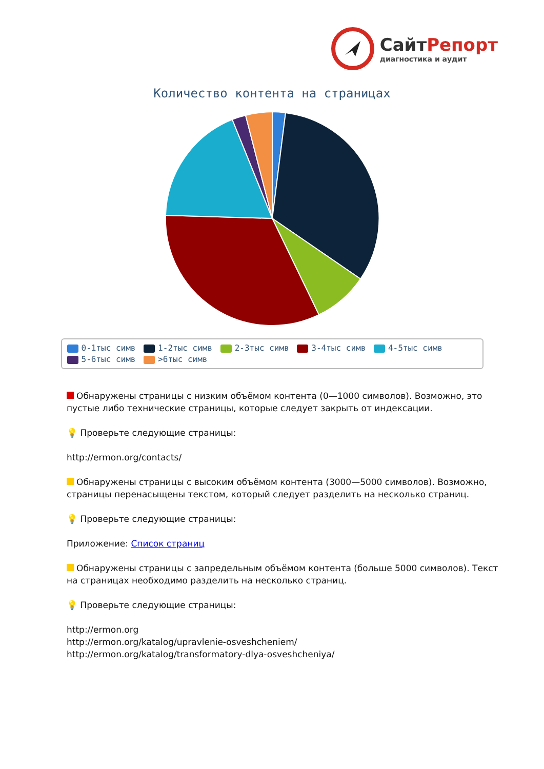СайтРепорт
диагностика и аудит
Количество контента на страницах
0-1тыс симв 1-2тыс симв 2-3тыс симв 3-4тыс симв 4-5тыс симв 5-6тыс симв >6тыс симв
Обнаружены страницы с низким объёмом контента (0—1000 символов). Возможно, это пустые либо технические страницы, которые следует закрыть от индексации.
💡 Проверьте следующие страницы:
http://ermon.org/contacts/
Обнаружены страницы с высоким объёмом контента (3000—5000 символов). Возможно, страницы перенасыщены текстом, который следует разделить на несколько страниц.
💡 Проверьте следующие страницы:
Приложение: Список страниц
Обнаружены страницы с запредельным объёмом контента (больше 5000 символов). Текст на страницах необходимо разделить на несколько страниц.
💡 Проверьте следующие страницы:
http://ermon.org
http://ermon.org/katalog/upravlenie-osveshcheniem/
http://ermon.org/katalog/transformatory-dlya-osveshcheniya/